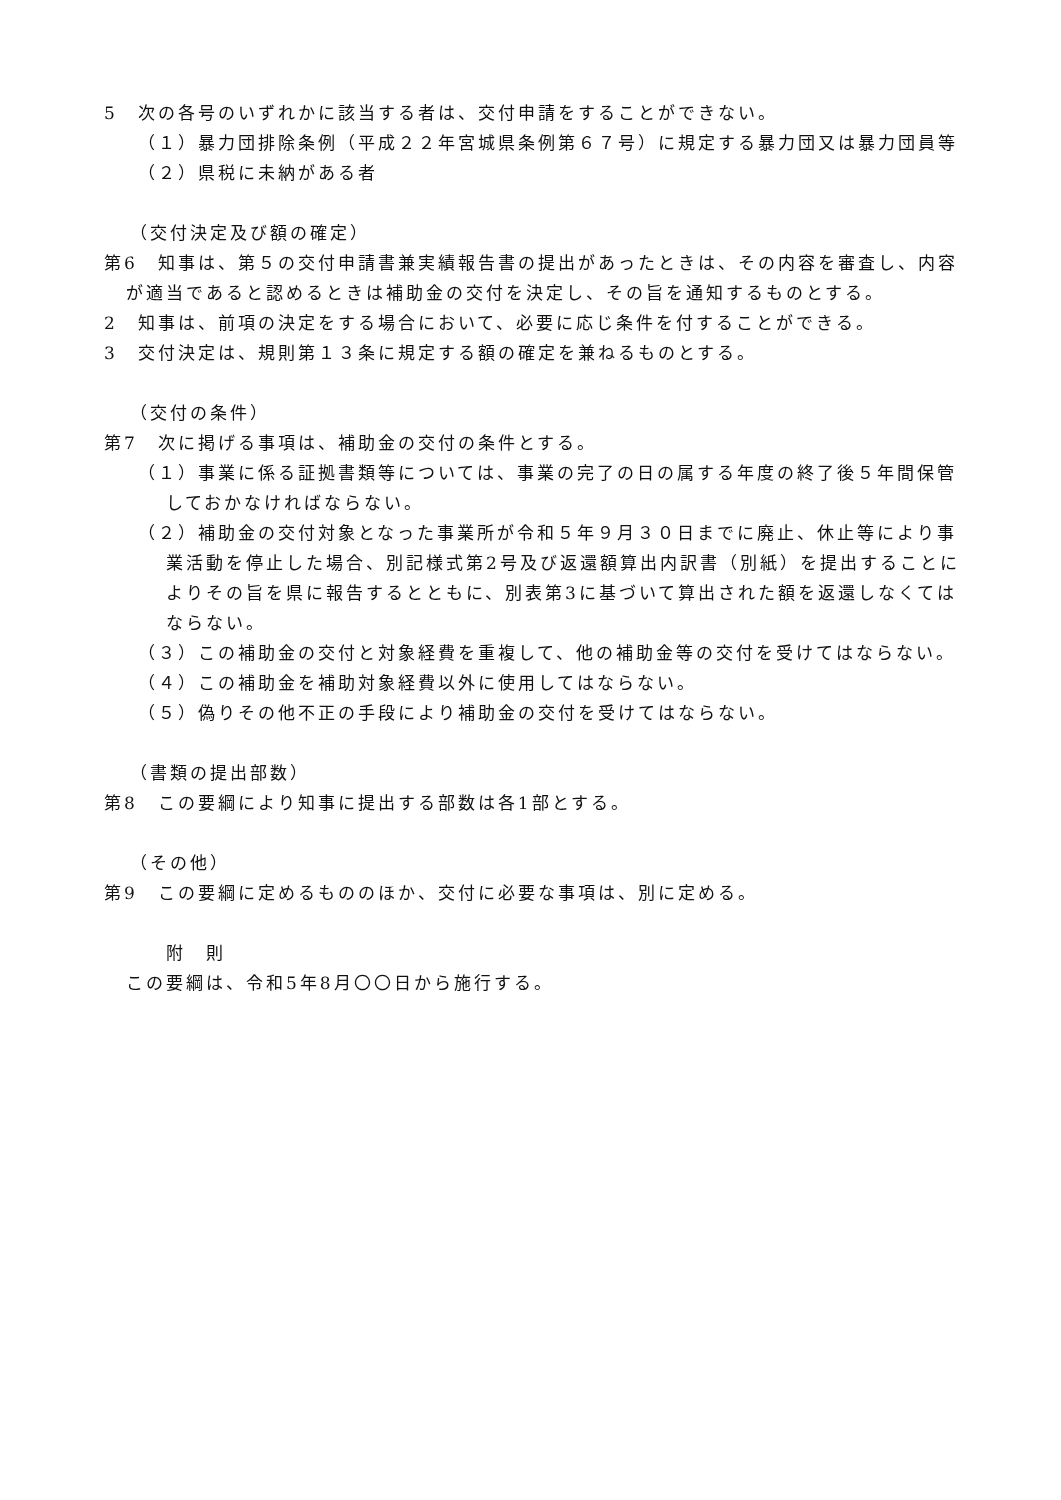5　次の各号のいずれかに該当する者は、交付申請をすることができない。
（１）暴力団排除条例（平成２２年宮城県条例第６７号）に規定する暴力団又は暴力団員等
（２）県税に未納がある者
（交付決定及び額の確定）
第6　知事は、第５の交付申請書兼実績報告書の提出があったときは、その内容を審査し、内容が適当であると認めるときは補助金の交付を決定し、その旨を通知するものとする。
2　知事は、前項の決定をする場合において、必要に応じ条件を付することができる。
3　交付決定は、規則第１３条に規定する額の確定を兼ねるものとする。
（交付の条件）
第7　次に掲げる事項は、補助金の交付の条件とする。
（１）事業に係る証拠書類等については、事業の完了の日の属する年度の終了後５年間保管しておかなければならない。
（２）補助金の交付対象となった事業所が令和５年９月３０日までに廃止、休止等により事業活動を停止した場合、別記様式第2号及び返還額算出内訳書（別紙）を提出することによりその旨を県に報告するとともに、別表第3に基づいて算出された額を返還しなくてはならない。
（３）この補助金の交付と対象経費を重複して、他の補助金等の交付を受けてはならない。
（４）この補助金を補助対象経費以外に使用してはならない。
（５）偽りその他不正の手段により補助金の交付を受けてはならない。
（書類の提出部数）
第8　この要綱により知事に提出する部数は各1部とする。
（その他）
第9　この要綱に定めるもののほか、交付に必要な事項は、別に定める。
附　則
この要綱は、令和5年8月〇〇日から施行する。